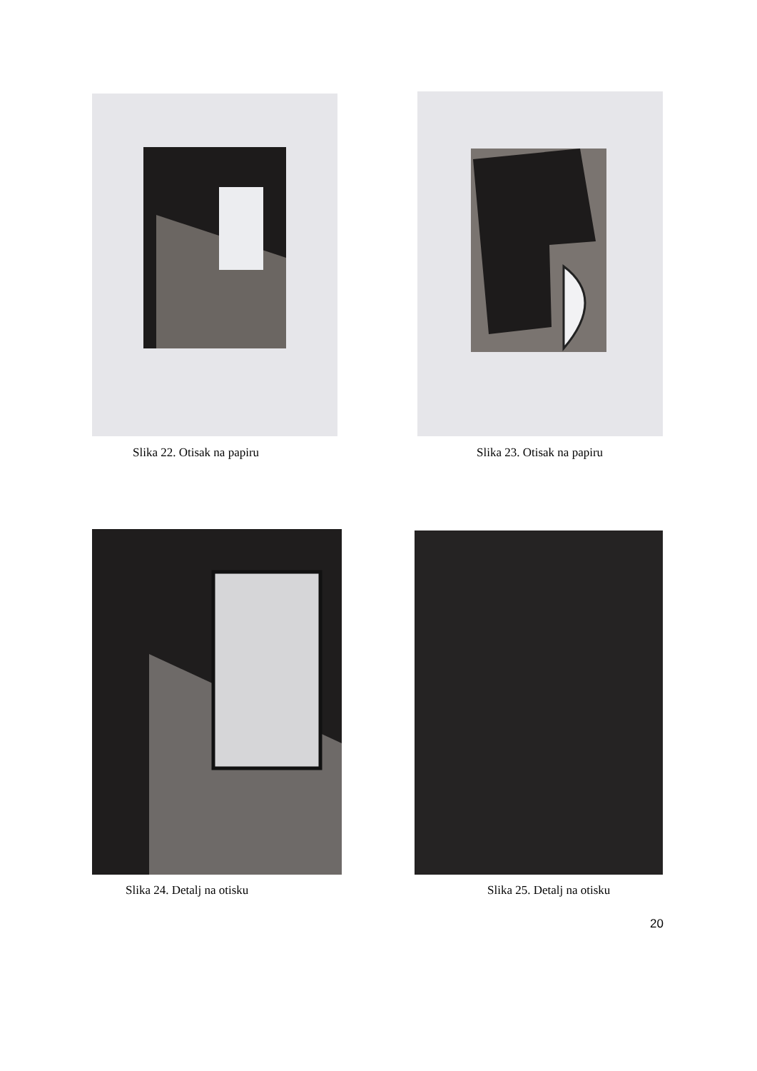Slika 22. Otisak na papiru Slika 23. Otisak na papiru
Slika 24. Detalj na otisku Slika 25. Detalj na otisku
20